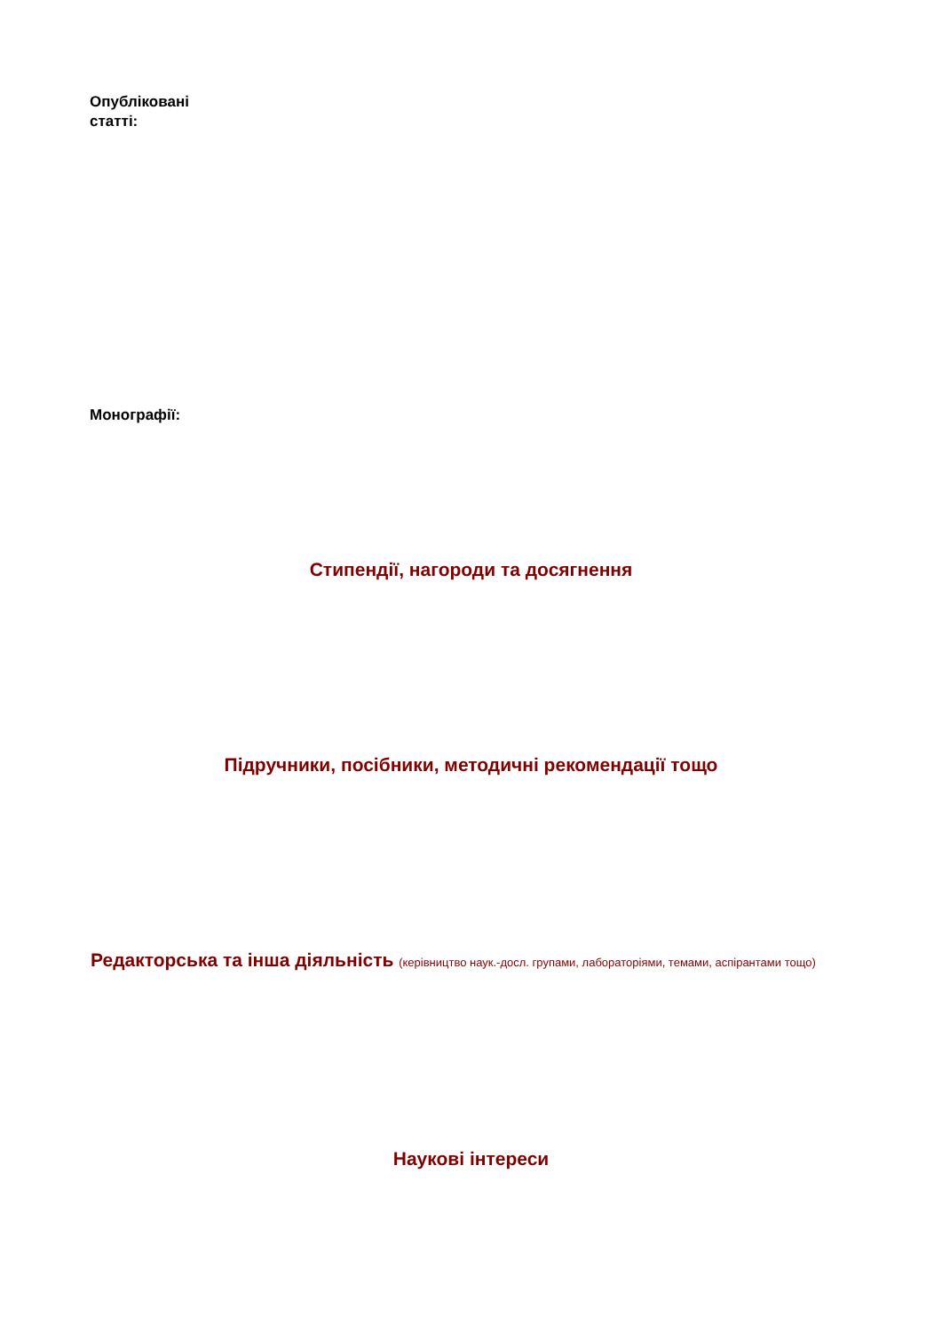Опубліковані
статті:
Монографії:
Стипендії, нагороди та досягнення
Підручники, посібники, методичні рекомендації тощо
Редакторська та інша діяльність (керівництво наук.-досл. групами, лабораторіями, темами, аспірантами тощо)
Наукові інтереси